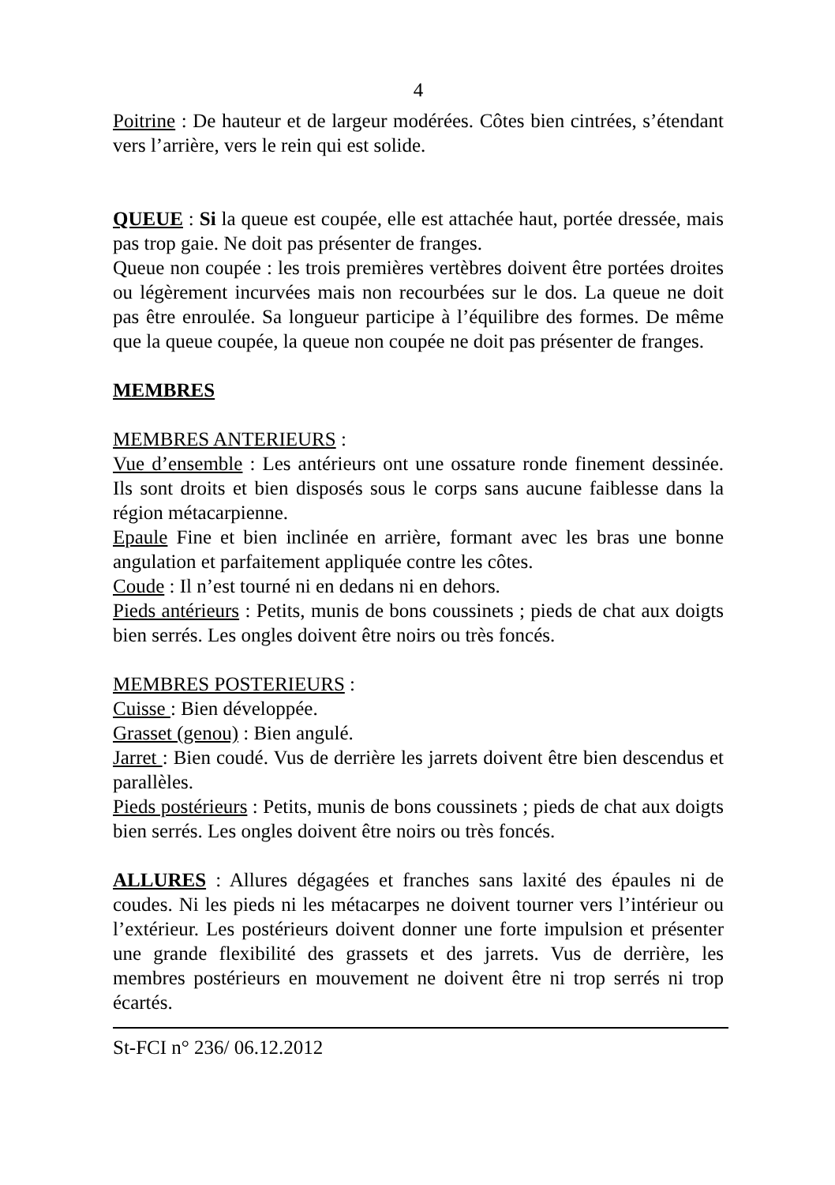4
Poitrine : De hauteur et de largeur modérées. Côtes bien cintrées, s’étendant vers l’arrière, vers le rein qui est solide.
QUEUE : Si la queue est coupée, elle est attachée haut, portée dressée, mais pas trop gaie. Ne doit pas présenter de franges.
Queue non coupée : les trois premières vertèbres doivent être portées droites ou légèrement incurvées mais non recourbées sur le dos. La queue ne doit pas être enroulée. Sa longueur participe à l’équilibre des formes. De même que la queue coupée, la queue non coupée ne doit pas présenter de franges.
MEMBRES
MEMBRES ANTERIEURS :
Vue d’ensemble : Les antérieurs ont une ossature ronde finement dessinée. Ils sont droits et bien disposés sous le corps sans aucune faiblesse dans la région métacarpienne.
Epaule Fine et bien inclinée en arrière, formant avec les bras une bonne angulation et parfaitement appliquée contre les côtes.
Coude : Il n’est tourné ni en dedans ni en dehors.
Pieds antérieurs : Petits, munis de bons coussinets ; pieds de chat aux doigts bien serrés. Les ongles doivent être noirs ou très foncés.
MEMBRES POSTERIEURS :
Cuisse : Bien développée.
Grasset (genou) : Bien angulé.
Jarret : Bien coudé. Vus de derrière les jarrets doivent être bien descendus et parallèles.
Pieds postérieurs : Petits, munis de bons coussinets ; pieds de chat aux doigts bien serrés. Les ongles doivent être noirs ou très foncés.
ALLURES : Allures dégagées et franches sans laxité des épaules ni de coudes. Ni les pieds ni les métacarpes ne doivent tourner vers l’intérieur ou l’extérieur. Les postérieurs doivent donner une forte impulsion et présenter une grande flexibilité des grassets et des jarrets. Vus de derrière, les membres postérieurs en mouvement ne doivent être ni trop serrés ni trop écartés.
St-FCI n° 236/ 06.12.2012